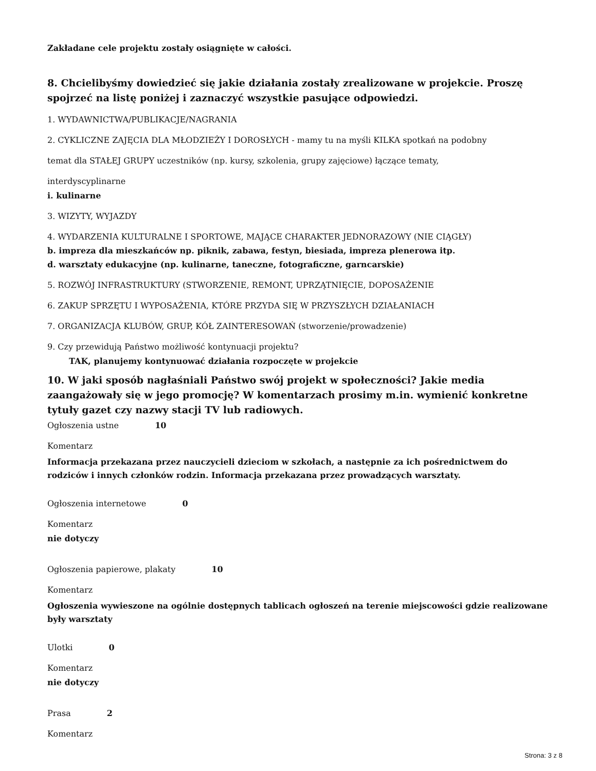Zakładane cele projektu zostały osiągnięte w całości.
8. Chcielibyśmy dowiedzieć się jakie działania zostały zrealizowane w projekcie. Proszę spojrzeć na listę poniżej i zaznaczyć wszystkie pasujące odpowiedzi.
1. WYDAWNICTWA/PUBLIKACJE/NAGRANIA
2. CYKLICZNE ZAJĘCIA DLA MŁODZIEŻY I DOROSŁYCH - mamy tu na myśli KILKA spotkań na podobny
temat dla STAŁEJ GRUPY uczestników (np. kursy, szkolenia, grupy zajęciowe) łączące tematy,
interdyscyplinarne
i. kulinarne
3. WIZYTY, WYJAZDY
4. WYDARZENIA KULTURALNE I SPORTOWE, MAJĄCE CHARAKTER JEDNORAZOWY (NIE CIĄGŁY)
b. impreza dla mieszkańców np. piknik, zabawa, festyn, biesiada, impreza plenerowa itp.
d. warsztaty edukacyjne (np. kulinarne, taneczne, fotograficzne, garncarskie)
5. ROZWÓJ INFRASTRUKTURY (STWORZENIE, REMONT, UPRZĄTNIĘCIE, DOPOSAŻENIE
6. ZAKUP SPRZĘTU I WYPOSAŻENIA, KTÓRE PRZYDA SIĘ W PRZYSZŁYCH DZIAŁANIACH
7. ORGANIZACJA KLUBÓW, GRUP, KÓŁ ZAINTERESOWAŃ (stworzenie/prowadzenie)
9. Czy przewidują Państwo możliwość kontynuacji projektu?
TAK, planujemy kontynuować działania rozpoczęte w projekcie
10. W jaki sposób nagłaśniali Państwo swój projekt w społeczności? Jakie media zaangażowały się w jego promocję? W komentarzach prosimy m.in. wymienić konkretne tytuły gazet czy nazwy stacji TV lub radiowych.
Ogłoszenia ustne 10
Komentarz
Informacja przekazana przez nauczycieli dzieciom w szkołach, a następnie za ich pośrednictwem do rodziców i innych członków rodzin. Informacja przekazana przez prowadzących warsztaty.
Ogłoszenia internetowe 0
Komentarz
nie dotyczy
Ogłoszenia papierowe, plakaty 10
Komentarz
Ogłoszenia wywieszone na ogólnie dostępnych tablicach ogłoszeń na terenie miejscowości gdzie realizowane były warsztaty
Ulotki 0
Komentarz
nie dotyczy
Prasa 2
Komentarz
Strona: 3 z 8